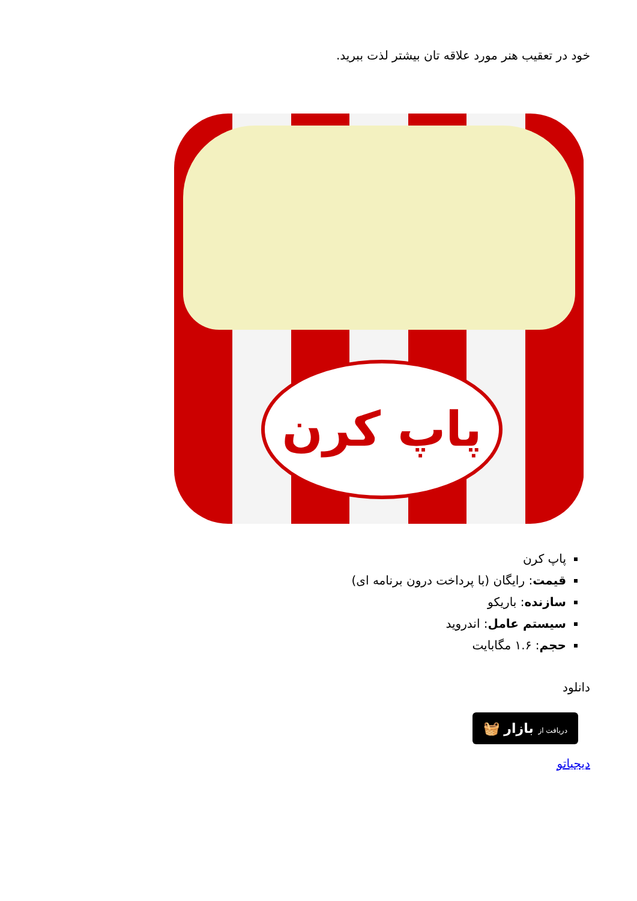خود در تعقیب هنر مورد علاقه تان بیشتر لذت ببرید.
پاپ کرن
پاپ کرن
قیمت: رایگان (با پرداخت درون برنامه ای)
سازنده: باریکو
سیستم عامل: اندروید
حجم: ۱.۶ مگابایت
دانلود
دریافت از بازار 🧺
دیجیاتو